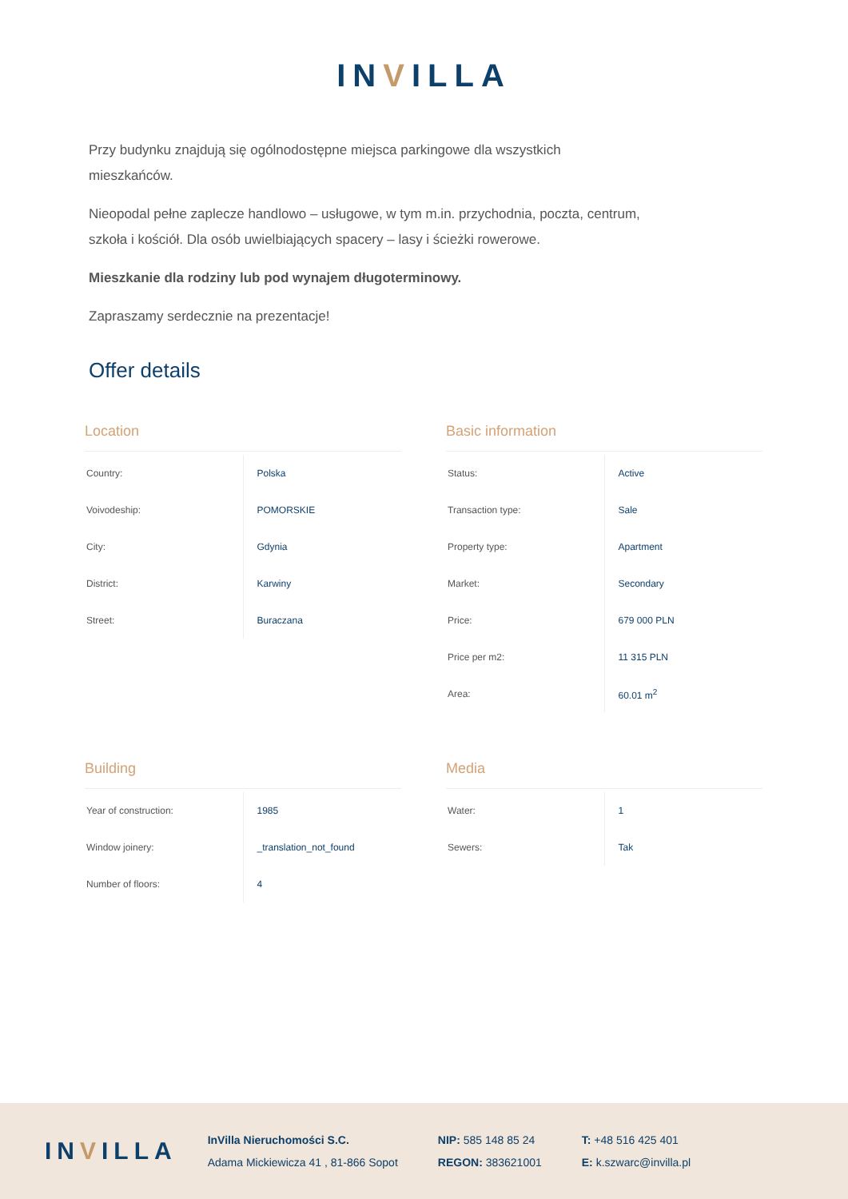INVILLA
Przy budynku znajdują się ogólnodostępne miejsca parkingowe dla wszystkich mieszkańców.
Nieopodal pełne zaplecze handlowo – usługowe, w tym m.in. przychodnia, poczta, centrum, szkoła i kościół. Dla osób uwielbiających spacery – lasy i ścieżki rowerowe.
Mieszkanie dla rodziny lub pod wynajem długoterminowy.
Zapraszamy serdecznie na prezentacje!
Offer details
Location
| Country: | Polska |
| Voivodeship: | POMORSKIE |
| City: | Gdynia |
| District: | Karwiny |
| Street: | Buraczana |
Basic information
| Status: | Active |
| Transaction type: | Sale |
| Property type: | Apartment |
| Market: | Secondary |
| Price: | 679 000 PLN |
| Price per m2: | 11 315 PLN |
| Area: | 60.01 m<sup>2</sup> |
Building
| Year of construction: | 1985 |
| Window joinery: | _translation_not_found |
| Number of floors: | 4 |
Media
| Water: | 1 |
| Sewers: | Tak |
INVILLA
InVilla Nieruchomości S.C.
Adama Mickiewicza 41 , 81-866 Sopot
NIP: 585 148 85 24
REGON: 383621001
T: +48 516 425 401
E: k.szwarc@invilla.pl